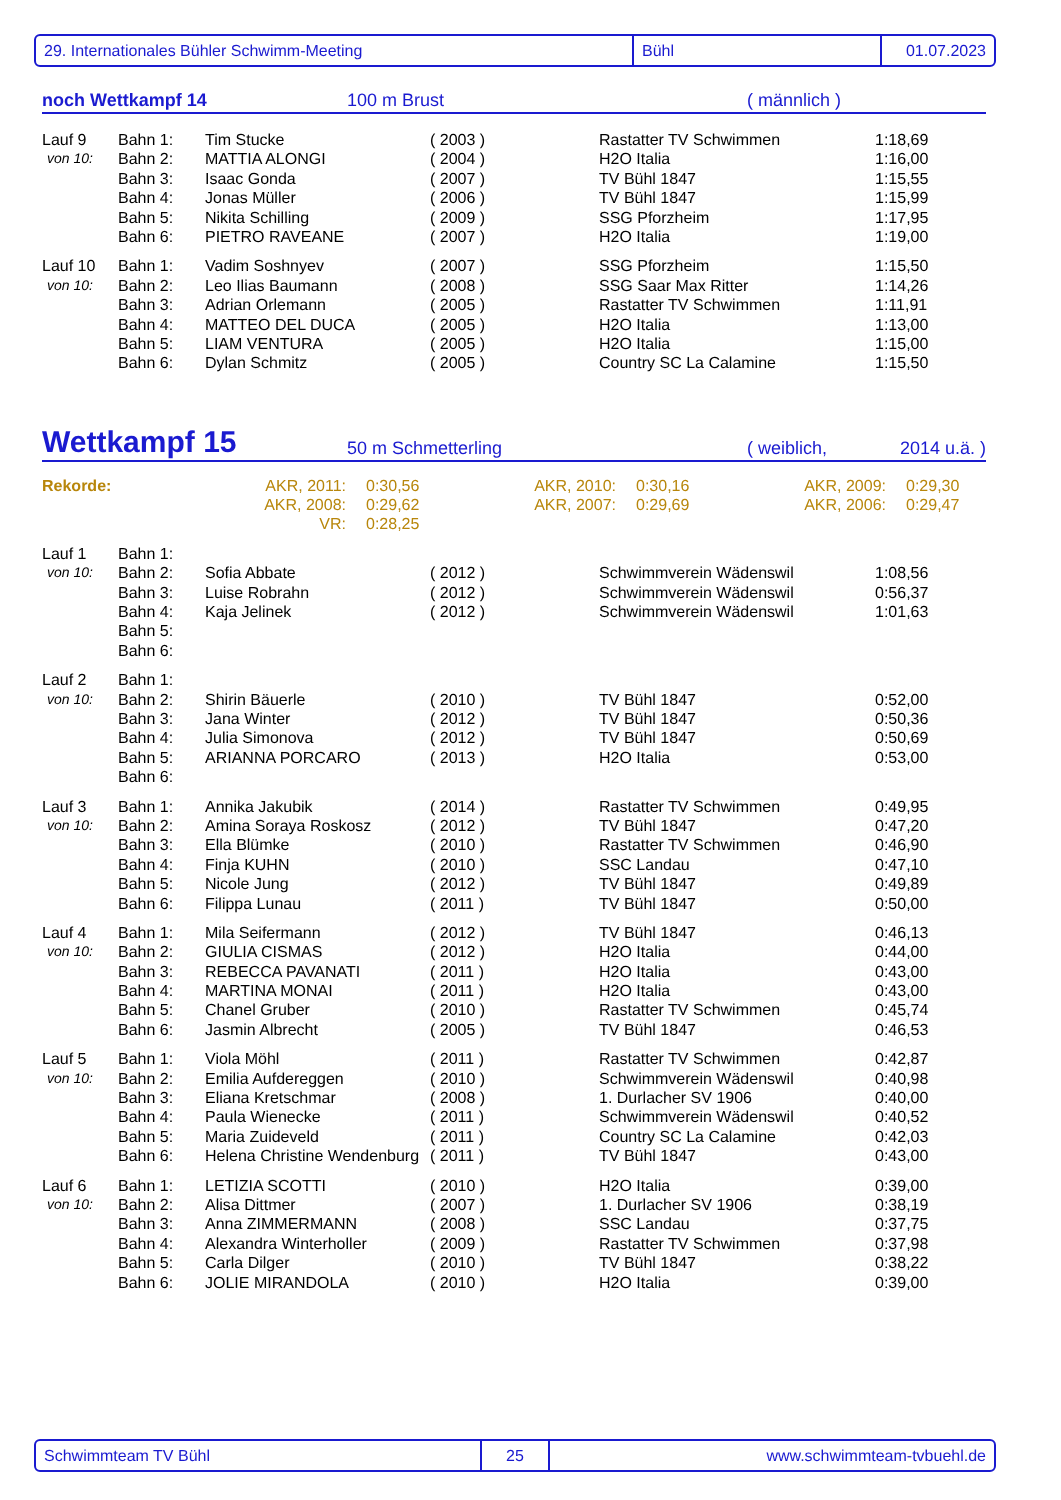29. Internationales Bühler Schwimm-Meeting Bühl 01.07.2023
noch Wettkampf 14
100 m Brust
( männlich )
| Lauf 9 | Bahn 1: | Tim Stucke | ( 2003 ) | Rastatter TV Schwimmen | 1:18,69 |
| von 10: | Bahn 2: | MATTIA ALONGI | ( 2004 ) | H2O Italia | 1:16,00 |
| | Bahn 3: | Isaac Gonda | ( 2007 ) | TV Bühl 1847 | 1:15,55 |
| | Bahn 4: | Jonas Müller | ( 2006 ) | TV Bühl 1847 | 1:15,99 |
| | Bahn 5: | Nikita Schilling | ( 2009 ) | SSG Pforzheim | 1:17,95 |
| | Bahn 6: | PIETRO RAVEANE | ( 2007 ) | H2O Italia | 1:19,00 |
| Lauf 10 | Bahn 1: | Vadim Soshnyev | ( 2007 ) | SSG Pforzheim | 1:15,50 |
| von 10: | Bahn 2: | Leo Ilias Baumann | ( 2008 ) | SSG Saar Max Ritter | 1:14,26 |
| | Bahn 3: | Adrian Orlemann | ( 2005 ) | Rastatter TV Schwimmen | 1:11,91 |
| | Bahn 4: | MATTEO DEL DUCA | ( 2005 ) | H2O Italia | 1:13,00 |
| | Bahn 5: | LIAM VENTURA | ( 2005 ) | H2O Italia | 1:15,00 |
| | Bahn 6: | Dylan Schmitz | ( 2005 ) | Country SC La Calamine | 1:15,50 |
Wettkampf 15
50 m Schmetterling
( weiblich,
2014 u.ä. )
| Rekorde: | AKR, 2011: | 0:30,56 | AKR, 2010: | 0:30,16 | AKR, 2009: | 0:29,30 |
| | AKR, 2008: | 0:29,62 | AKR, 2007: | 0:29,69 | AKR, 2006: | 0:29,47 |
| | VR: | 0:28,25 | | | | |
| Lauf 1 | Bahn 1: | | | | |
| von 10: | Bahn 2: | Sofia Abbate | ( 2012 ) | Schwimmverein Wädenswil | 1:08,56 |
| | Bahn 3: | Luise Robrahn | ( 2012 ) | Schwimmverein Wädenswil | 0:56,37 |
| | Bahn 4: | Kaja Jelinek | ( 2012 ) | Schwimmverein Wädenswil | 1:01,63 |
| | Bahn 5: | | | | |
| | Bahn 6: | | | | |
| Lauf 2 | Bahn 1: | | | | |
| von 10: | Bahn 2: | Shirin Bäuerle | ( 2010 ) | TV Bühl 1847 | 0:52,00 |
| | Bahn 3: | Jana Winter | ( 2012 ) | TV Bühl 1847 | 0:50,36 |
| | Bahn 4: | Julia Simonova | ( 2012 ) | TV Bühl 1847 | 0:50,69 |
| | Bahn 5: | ARIANNA PORCARO | ( 2013 ) | H2O Italia | 0:53,00 |
| | Bahn 6: | | | | |
| Lauf 3 | Bahn 1: | Annika Jakubik | ( 2014 ) | Rastatter TV Schwimmen | 0:49,95 |
| von 10: | Bahn 2: | Amina Soraya Roskosz | ( 2012 ) | TV Bühl 1847 | 0:47,20 |
| | Bahn 3: | Ella Blümke | ( 2010 ) | Rastatter TV Schwimmen | 0:46,90 |
| | Bahn 4: | Finja KUHN | ( 2010 ) | SSC Landau | 0:47,10 |
| | Bahn 5: | Nicole Jung | ( 2012 ) | TV Bühl 1847 | 0:49,89 |
| | Bahn 6: | Filippa Lunau | ( 2011 ) | TV Bühl 1847 | 0:50,00 |
| Lauf 4 | Bahn 1: | Mila Seifermann | ( 2012 ) | TV Bühl 1847 | 0:46,13 |
| von 10: | Bahn 2: | GIULIA CISMAS | ( 2012 ) | H2O Italia | 0:44,00 |
| | Bahn 3: | REBECCA PAVANATI | ( 2011 ) | H2O Italia | 0:43,00 |
| | Bahn 4: | MARTINA MONAI | ( 2011 ) | H2O Italia | 0:43,00 |
| | Bahn 5: | Chanel Gruber | ( 2010 ) | Rastatter TV Schwimmen | 0:45,74 |
| | Bahn 6: | Jasmin Albrecht | ( 2005 ) | TV Bühl 1847 | 0:46,53 |
| Lauf 5 | Bahn 1: | Viola Möhl | ( 2011 ) | Rastatter TV Schwimmen | 0:42,87 |
| von 10: | Bahn 2: | Emilia Aufdereggen | ( 2010 ) | Schwimmverein Wädenswil | 0:40,98 |
| | Bahn 3: | Eliana Kretschmar | ( 2008 ) | 1. Durlacher SV 1906 | 0:40,00 |
| | Bahn 4: | Paula Wienecke | ( 2011 ) | Schwimmverein Wädenswil | 0:40,52 |
| | Bahn 5: | Maria Zuideveld | ( 2011 ) | Country SC La Calamine | 0:42,03 |
| | Bahn 6: | Helena Christine Wendenburg | ( 2011 ) | TV Bühl 1847 | 0:43,00 |
| Lauf 6 | Bahn 1: | LETIZIA SCOTTI | ( 2010 ) | H2O Italia | 0:39,00 |
| von 10: | Bahn 2: | Alisa Dittmer | ( 2007 ) | 1. Durlacher SV 1906 | 0:38,19 |
| | Bahn 3: | Anna ZIMMERMANN | ( 2008 ) | SSC Landau | 0:37,75 |
| | Bahn 4: | Alexandra Winterholler | ( 2009 ) | Rastatter TV Schwimmen | 0:37,98 |
| | Bahn 5: | Carla Dilger | ( 2010 ) | TV Bühl 1847 | 0:38,22 |
| | Bahn 6: | JOLIE MIRANDOLA | ( 2010 ) | H2O Italia | 0:39,00 |
Schwimmteam TV Bühl 25 www.schwimmteam-tvbuehl.de